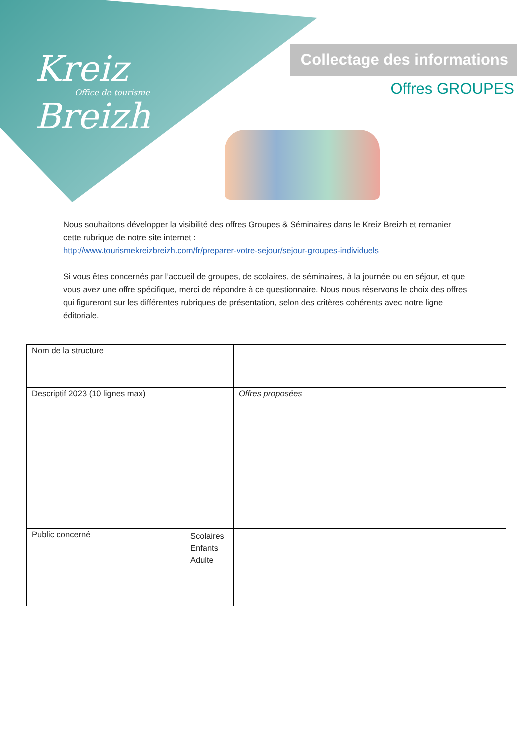Kreiz
Office de tourisme
Breizh
Collectage des informations
Offres GROUPES
Nous souhaitons développer la visibilité des offres Groupes & Séminaires dans le Kreiz Breizh et remanier cette rubrique de notre site internet :
http://www.tourismekreizbreizh.com/fr/preparer-votre-sejour/sejour-groupes-individuels
Si vous êtes concernés par l’accueil de groupes, de scolaires, de séminaires, à la journée ou en séjour, et que vous avez une offre spécifique, merci de répondre à ce questionnaire. Nous nous réservons le choix des offres qui figureront sur les différentes rubriques de présentation, selon des critères cohérents avec notre ligne éditoriale.
| Nom de la structure | | |
| Descriptif 2023 (10 lignes max) | | Offres proposées |
| Public concerné | Scolaires Enfants Adulte | |